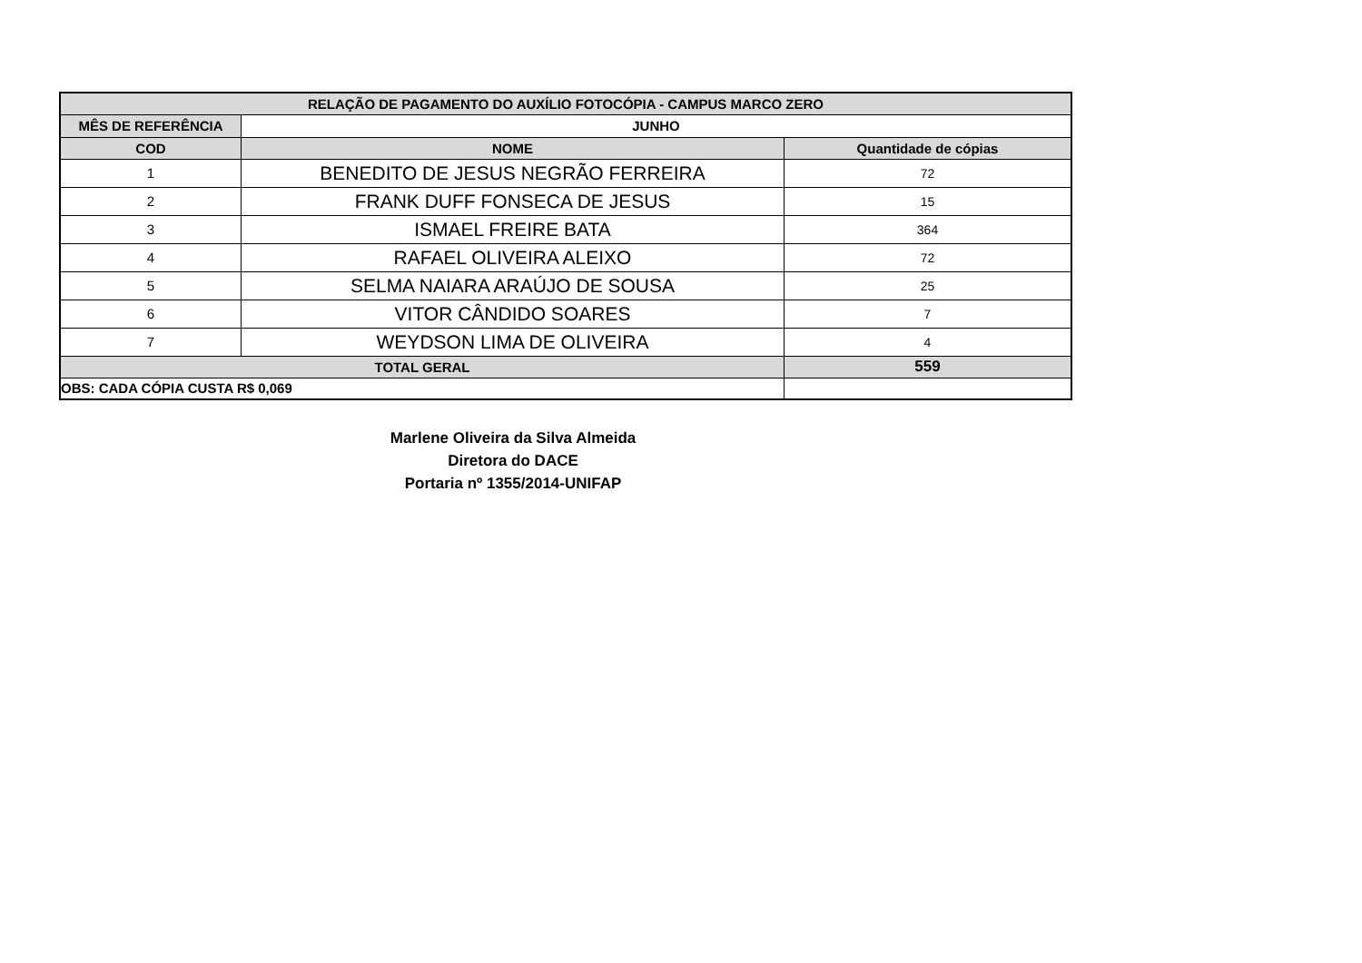| RELAÇÃO DE PAGAMENTO DO AUXÍLIO FOTOCÓPIA - CAMPUS MARCO ZERO | | |
| --- | --- | --- |
| MÊS DE REFERÊNCIA | JUNHO | |
| COD | NOME | Quantidade de cópias |
| 1 | BENEDITO DE JESUS NEGRÃO FERREIRA | 72 |
| 2 | FRANK DUFF FONSECA DE JESUS | 15 |
| 3 | ISMAEL FREIRE BATA | 364 |
| 4 | RAFAEL OLIVEIRA ALEIXO | 72 |
| 5 | SELMA NAIARA ARAÚJO DE SOUSA | 25 |
| 6 | VITOR CÂNDIDO SOARES | 7 |
| 7 | WEYDSON LIMA DE OLIVEIRA | 4 |
| TOTAL GERAL | | 559 |
| OBS: CADA CÓPIA CUSTA R$ 0,069 | | |
Marlene Oliveira da Silva Almeida
Diretora do DACE
Portaria nº 1355/2014-UNIFAP